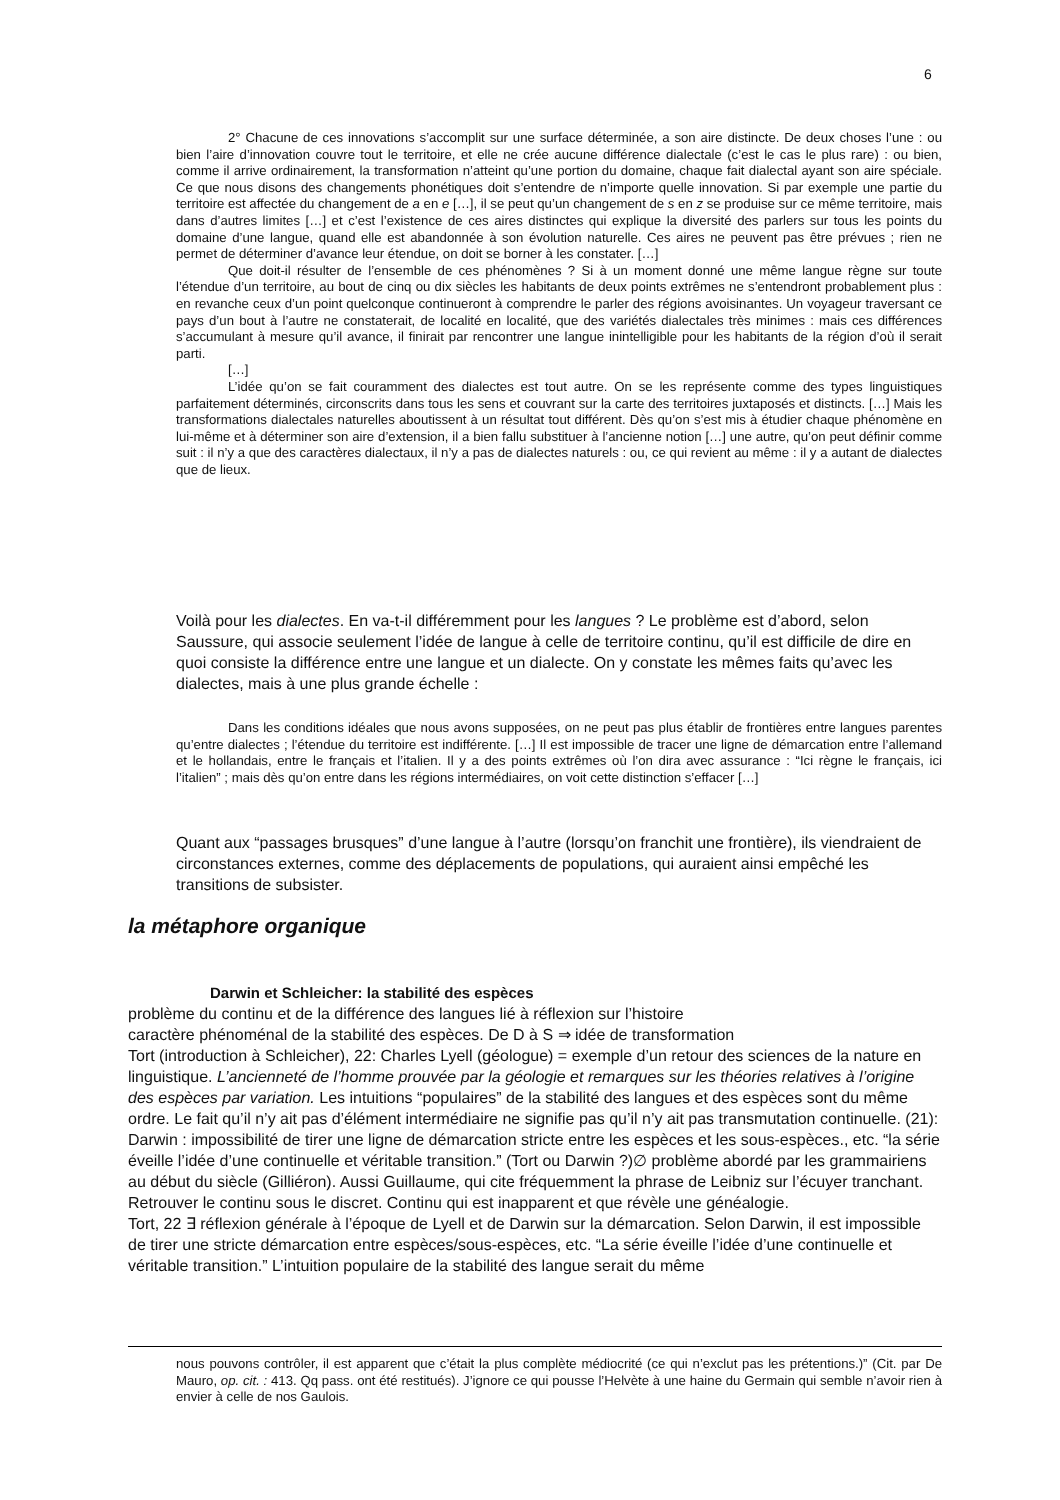6
2° Chacune de ces innovations s’accomplit sur une surface déterminée, a son aire distincte. De deux choses l’une : ou bien l’aire d’innovation couvre tout le territoire, et elle ne crée aucune différence dialectale (c’est le cas le plus rare) : ou bien, comme il arrive ordinairement, la transformation n’atteint qu’une portion du domaine, chaque fait dialectal ayant son aire spéciale. Ce que nous disons des changements phonétiques doit s’entendre de n’importe quelle innovation. Si par exemple une partie du territoire est affectée du changement de a en e […], il se peut qu’un changement de s en z se produise sur ce même territoire, mais dans d’autres limites […] et c’est l’existence de ces aires distinctes qui explique la diversité des parlers sur tous les points du domaine d’une langue, quand elle est abandonnée à son évolution naturelle. Ces aires ne peuvent pas être prévues ; rien ne permet de déterminer d’avance leur étendue, on doit se borner à les constater. […]
Que doit-il résulter de l’ensemble de ces phénomènes ? Si à un moment donné une même langue règne sur toute l’étendue d’un territoire, au bout de cinq ou dix siècles les habitants de deux points extrêmes ne s’entendront probablement plus : en revanche ceux d’un point quelconque continueront à comprendre le parler des régions avoisinantes. Un voyageur traversant ce pays d’un bout à l’autre ne constaterait, de localité en localité, que des variétés dialectales très minimes : mais ces différences s’accumulant à mesure qu’il avance, il finirait par rencontrer une langue inintelligible pour les habitants de la région d’où il serait parti.
[…]
L’idée qu’on se fait couramment des dialectes est tout autre. On se les représente comme des types linguistiques parfaitement déterminés, circonscrits dans tous les sens et couvrant sur la carte des territoires juxtaposés et distincts. […] Mais les transformations dialectales naturelles aboutissent à un résultat tout différent. Dès qu’on s’est mis à étudier chaque phénomène en lui-même et à déterminer son aire d’extension, il a bien fallu substituer à l’ancienne notion […] une autre, qu’on peut définir comme suit : il n’y a que des caractères dialectaux, il n’y a pas de dialectes naturels : ou, ce qui revient au même : il y a autant de dialectes que de lieux.
Voilà pour les dialectes. En va-t-il différemment pour les langues ? Le problème est d’abord, selon Saussure, qui associe seulement l’idée de langue à celle de territoire continu, qu’il est difficile de dire en quoi consiste la différence entre une langue et un dialecte. On y constate les mêmes faits qu’avec les dialectes, mais à une plus grande échelle :
Dans les conditions idéales que nous avons supposées, on ne peut pas plus établir de frontières entre langues parentes qu’entre dialectes ; l’étendue du territoire est indifférente. […] Il est impossible de tracer une ligne de démarcation entre l’allemand et le hollandais, entre le français et l’italien. Il y a des points extrêmes où l’on dira avec assurance : “Ici règne le français, ici l’italien” ; mais dès qu’on entre dans les régions intermédiaires, on voit cette distinction s’effacer […]
Quant aux “passages brusques” d’une langue à l’autre (lorsqu’on franchit une frontière), ils viendraient de circonstances externes, comme des déplacements de populations, qui auraient ainsi empêché les transitions de subsister.
la métaphore organique
Darwin et Schleicher: la stabilité des espèces
problème du continu et de la différence des langues lié à réflexion sur l’histoire
caractère phénoménal de la stabilité des espèces. De D à S ⇒ idée de transformation
Tort (introduction à Schleicher), 22: Charles Lyell (géologue) = exemple d’un retour des sciences de la nature en linguistique. L’ancienneté de l’homme prouvée par la géologie et remarques sur les théories relatives à l’origine des espèces par variation. Les intuitions “populaires” de la stabilité des langues et des espèces sont du même ordre. Le fait qu’il n’y ait pas d’élément intermédiaire ne signifie pas qu’il n’y ait pas transmutation continuelle. (21): Darwin : impossibilité de tirer une ligne de démarcation stricte entre les espèces et les sous-espèces., etc. “la série éveille l’idée d’une continuelle et véritable transition.” (Tort ou Darwin ?)∅ problème abordé par les grammairiens au début du siècle (Gilliéron). Aussi Guillaume, qui cite fréquemment la phrase de Leibniz sur l’écuyer tranchant. Retrouver le continu sous le discret. Continu qui est inapparent et que révèle une généalogie.
Tort, 22 ∃ réflexion générale à l’époque de Lyell et de Darwin sur la démarcation. Selon Darwin, il est impossible de tirer une stricte démarcation entre espèces/sous-espèces, etc. “La série éveille l’idée d’une continuelle et véritable transition.” L’intuition populaire de la stabilité des langue serait du même
nous pouvons contrôler, il est apparent que c’était la plus complète médiocrité (ce qui n’exclut pas les prétentions.)” (Cit. par De Mauro, op. cit. : 413. Qq pass. ont été restitués). J’ignore ce qui pousse l’Helvète à une haine du Germain qui semble n’avoir rien à envier à celle de nos Gaulois.